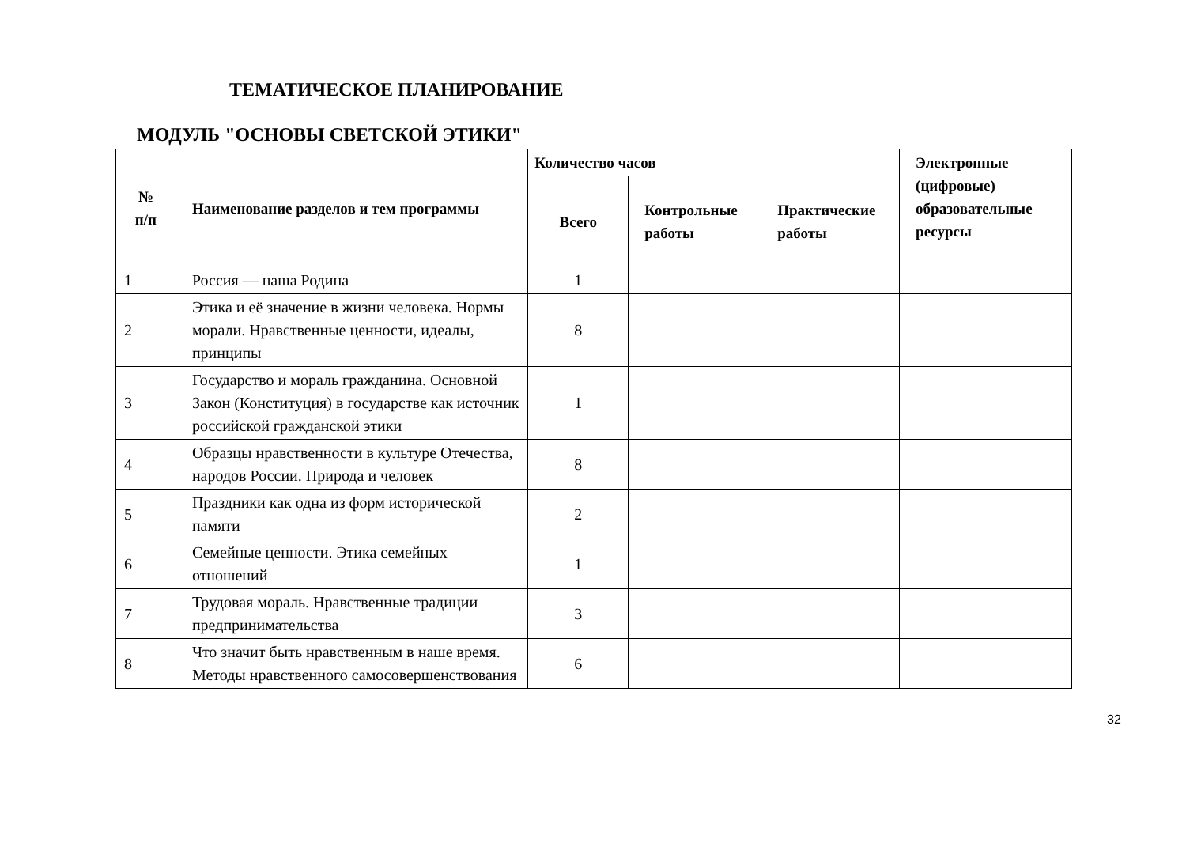ТЕМАТИЧЕСКОЕ ПЛАНИРОВАНИЕ
МОДУЛЬ "ОСНОВЫ СВЕТСКОЙ ЭТИКИ"
| № п/п | Наименование разделов и тем программы | Количество часов | | | Электронные (цифровые) образовательные ресурсы |
| --- | --- | --- | --- | --- | --- |
| | | Всего | Контрольные работы | Практические работы | |
| 1 | Россия — наша Родина | 1 | | | |
| 2 | Этика и её значение в жизни человека. Нормы морали. Нравственные ценности, идеалы, принципы | 8 | | | |
| 3 | Государство и мораль гражданина. Основной Закон (Конституция) в государстве как источник российской гражданской этики | 1 | | | |
| 4 | Образцы нравственности в культуре Отечества, народов России. Природа и человек | 8 | | | |
| 5 | Праздники как одна из форм исторической памяти | 2 | | | |
| 6 | Семейные ценности. Этика семейных отношений | 1 | | | |
| 7 | Трудовая мораль. Нравственные традиции предпринимательства | 3 | | | |
| 8 | Что значит быть нравственным в наше время. Методы нравственного самосовершенствования | 6 | | | |
32